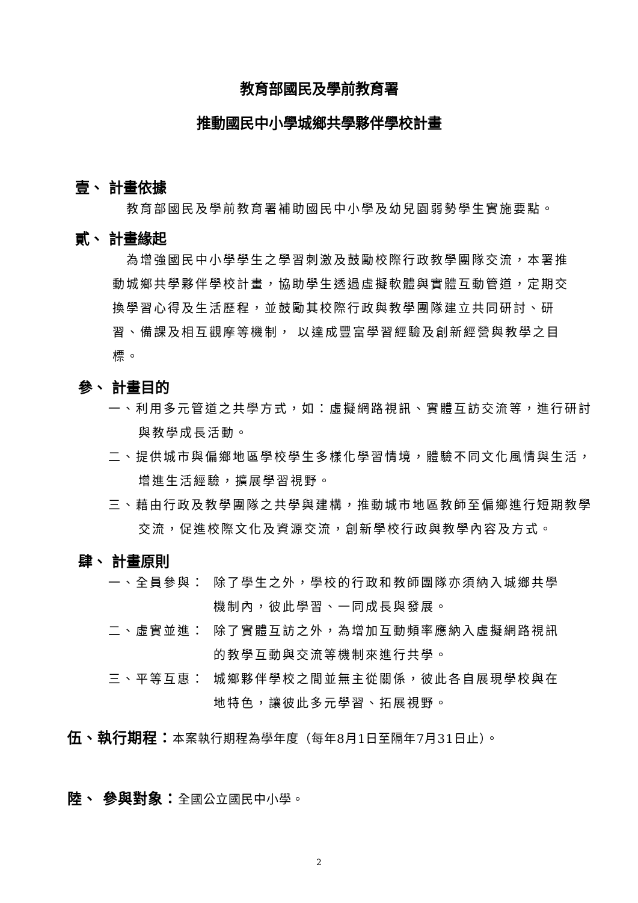教育部國民及學前教育署
推動國民中小學城鄉共學夥伴學校計畫
壹、 計畫依據
　教育部國民及學前教育署補助國民中小學及幼兒園弱勢學生實施要點。
貳、 計畫緣起
　為增強國民中小學學生之學習刺激及鼓勵校際行政教學團隊交流，本署推動城鄉共學夥伴學校計畫，協助學生透過虛擬軟體與實體互動管道，定期交換學習心得及生活歷程，並鼓勵其校際行政與教學團隊建立共同研討、研習、備課及相互觀摩等機制， 以達成豐富學習經驗及創新經營與教學之目標。
參、 計畫目的
一、利用多元管道之共學方式，如：虛擬網路視訊、實體互訪交流等，進行研討與教學成長活動。
二、提供城市與偏鄉地區學校學生多樣化學習情境，體驗不同文化風情與生活，增進生活經驗，擴展學習視野。
三、藉由行政及教學團隊之共學與建構，推動城市地區教師至偏鄉進行短期教學交流，促進校際文化及資源交流，創新學校行政與教學內容及方式。
肆、 計畫原則
一、全員參與： 除了學生之外，學校的行政和教師團隊亦須納入城鄉共學機制內，彼此學習、一同成長與發展。
二、虛實並進： 除了實體互訪之外，為增加互動頻率應納入虛擬網路視訊的教學互動與交流等機制來進行共學。
三、平等互惠： 城鄉夥伴學校之間並無主從關係，彼此各自展現學校與在地特色，讓彼此多元學習、拓展視野。
伍、執行期程：本案執行期程為學年度（每年8月1日至隔年7月31日止）。
陸、 參與對象：全國公立國民中小學。
2